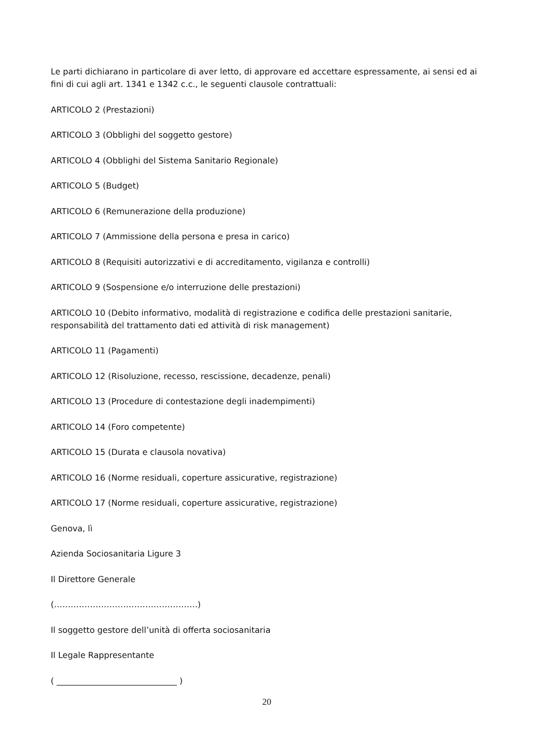Le parti dichiarano in particolare di aver letto, di approvare ed accettare espressamente, ai sensi ed ai fini di cui agli art. 1341 e 1342 c.c., le seguenti clausole contrattuali:
ARTICOLO 2 (Prestazioni)
ARTICOLO 3 (Obblighi del soggetto gestore)
ARTICOLO 4 (Obblighi del Sistema Sanitario Regionale)
ARTICOLO 5 (Budget)
ARTICOLO 6 (Remunerazione della produzione)
ARTICOLO 7 (Ammissione della persona e presa in carico)
ARTICOLO 8 (Requisiti autorizzativi e di accreditamento, vigilanza e controlli)
ARTICOLO 9 (Sospensione e/o interruzione delle prestazioni)
ARTICOLO 10 (Debito informativo, modalità di registrazione e codifica delle prestazioni sanitarie, responsabilità del trattamento dati ed attività di risk management)
ARTICOLO 11 (Pagamenti)
ARTICOLO 12 (Risoluzione, recesso, rescissione, decadenze, penali)
ARTICOLO 13 (Procedure di contestazione degli inadempimenti)
ARTICOLO 14 (Foro competente)
ARTICOLO 15 (Durata e clausola novativa)
ARTICOLO 16 (Norme residuali, coperture assicurative, registrazione)
ARTICOLO 17 (Norme residuali, coperture assicurative, registrazione)
Genova, lì
Azienda Sociosanitaria Ligure 3
Il Direttore Generale
(…………………………………………….)
Il soggetto gestore dell’unità di offerta sociosanitaria
Il Legale Rappresentante
( _____________________________ )
20